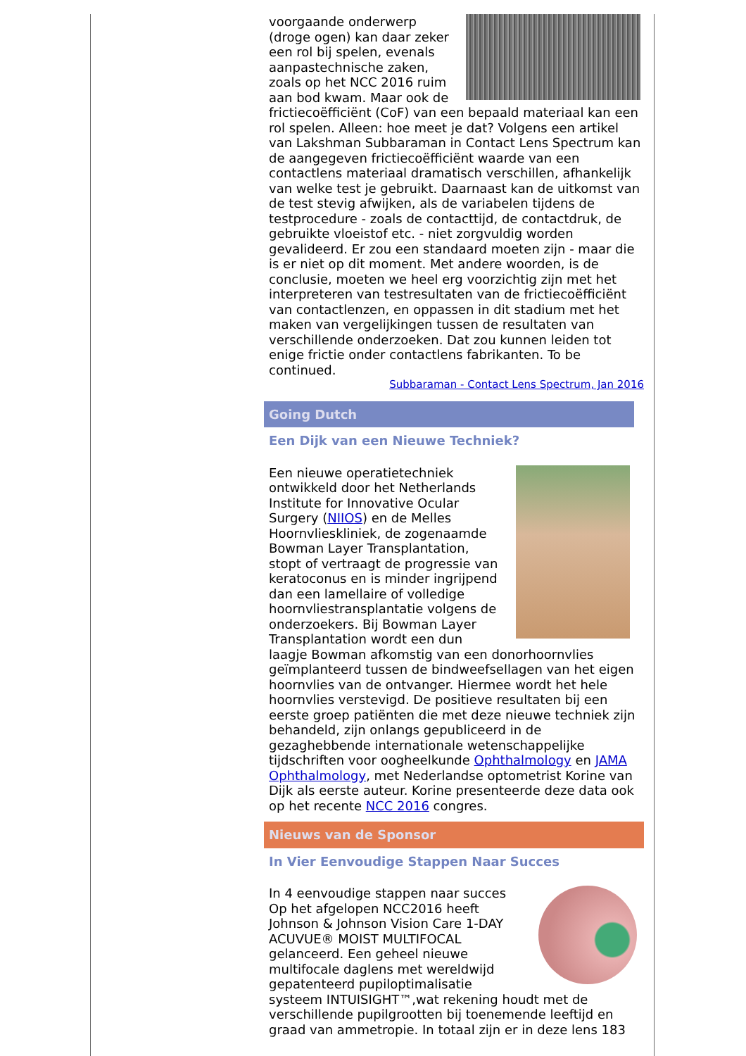voorgaande onderwerp (droge ogen) kan daar zeker een rol bij spelen, evenals aanpastechnische zaken, zoals op het NCC 2016 ruim aan bod kwam. Maar ook de frictiecoëfficiënt (CoF) van een bepaald materiaal kan een rol spelen. Alleen: hoe meet je dat? Volgens een artikel van Lakshman Subbaraman in Contact Lens Spectrum kan de aangegeven frictiecoëfficiënt waarde van een contactlens materiaal dramatisch verschillen, afhankelijk van welke test je gebruikt. Daarnaast kan de uitkomst van de test stevig afwijken, als de variabelen tijdens de testprocedure - zoals de contacttijd, de contactdruk, de gebruikte vloeistof etc. - niet zorgvuldig worden gevalideerd. Er zou een standaard moeten zijn - maar die is er niet op dit moment. Met andere woorden, is de conclusie, moeten we heel erg voorzichtig zijn met het interpreteren van testresultaten van de frictiecoëfficiënt van contactlenzen, en oppassen in dit stadium met het maken van vergelijkingen tussen de resultaten van verschillende onderzoeken. Dat zou kunnen leiden tot enige frictie onder contactlens fabrikanten. To be continued.
Subbaraman - Contact Lens Spectrum, Jan 2016
Going Dutch
Een Dijk van een Nieuwe Techniek?
Een nieuwe operatietechniek ontwikkeld door het Netherlands Institute for Innovative Ocular Surgery (NIIOS) en de Melles Hoornvlieskliniek, de zogenaamde Bowman Layer Transplantation, stopt of vertraagt de progressie van keratoconus en is minder ingrijpend dan een lamellaire of volledige hoornvliestransplantatie volgens de onderzoekers. Bij Bowman Layer Transplantation wordt een dun laagje Bowman afkomstig van een donorhoornvlies geïmplanteerd tussen de bindweefsellagen van het eigen hoornvlies van de ontvanger. Hiermee wordt het hele hoornvlies verstevigd. De positieve resultaten bij een eerste groep patiënten die met deze nieuwe techniek zijn behandeld, zijn onlangs gepubliceerd in de gezaghebbende internationale wetenschappelijke tijdschriften voor oogheelkunde Ophthalmology en JAMA Ophthalmology, met Nederlandse optometrist Korine van Dijk als eerste auteur. Korine presenteerde deze data ook op het recente NCC 2016 congres.
Nieuws van de Sponsor
In Vier Eenvoudige Stappen Naar Succes
In 4 eenvoudige stappen naar succes
Op het afgelopen NCC2016 heeft Johnson & Johnson Vision Care 1-DAY ACUVUE® MOIST MULTIFOCAL gelanceerd. Een geheel nieuwe multifocale daglens met wereldwijd gepatenteerd pupiloptimalisatie systeem INTUISIGHT™,wat rekening houdt met de verschillende pupilgrootten bij toenemende leeftijd en graad van ammetropie. In totaal zijn er in deze lens 183